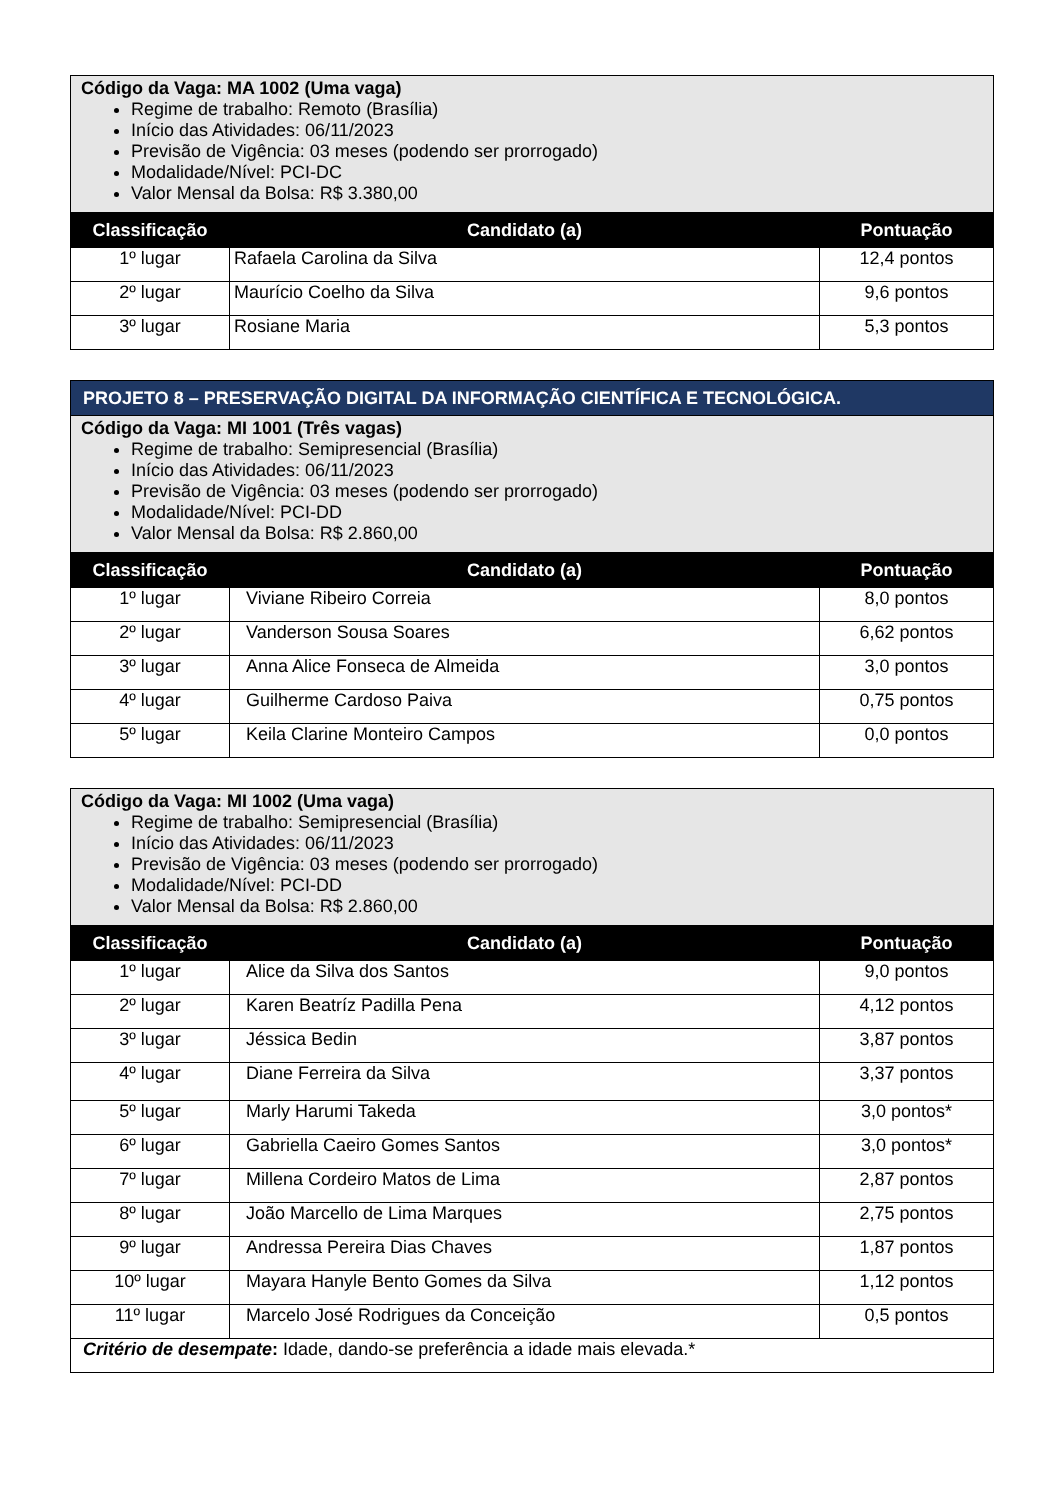| Código da Vaga: MA 1002 (Uma vaga) Regime de trabalho: Remoto (Brasília) Início das Atividades: 06/11/2023 Previsão de Vigência: 03 meses (podendo ser prorrogado) Modalidade/Nível: PCI-DC Valor Mensal da Bolsa: R$ 3.380,00 | | |
| Classificação | Candidato (a) | Pontuação |
| 1º lugar | Rafaela Carolina da Silva | 12,4 pontos |
| 2º lugar | Maurício Coelho da Silva | 9,6 pontos |
| 3º lugar | Rosiane Maria | 5,3 pontos |
| PROJETO 8 – PRESERVAÇÃO DIGITAL DA INFORMAÇÃO CIENTÍFICA E TECNOLÓGICA. | | |
| Código da Vaga: MI 1001 (Três vagas) Regime de trabalho: Semipresencial (Brasília) Início das Atividades: 06/11/2023 Previsão de Vigência: 03 meses (podendo ser prorrogado) Modalidade/Nível: PCI-DD Valor Mensal da Bolsa: R$ 2.860,00 | | |
| Classificação | Candidato (a) | Pontuação |
| 1º lugar | Viviane Ribeiro Correia | 8,0 pontos |
| 2º lugar | Vanderson Sousa Soares | 6,62 pontos |
| 3º lugar | Anna Alice Fonseca de Almeida | 3,0 pontos |
| 4º lugar | Guilherme Cardoso Paiva | 0,75 pontos |
| 5º lugar | Keila Clarine Monteiro Campos | 0,0 pontos |
| Código da Vaga: MI 1002 (Uma vaga) Regime de trabalho: Semipresencial (Brasília) Início das Atividades: 06/11/2023 Previsão de Vigência: 03 meses (podendo ser prorrogado) Modalidade/Nível: PCI-DD Valor Mensal da Bolsa: R$ 2.860,00 | | |
| Classificação | Candidato (a) | Pontuação |
| 1º lugar | Alice da Silva dos Santos | 9,0 pontos |
| 2º lugar | Karen Beatríz Padilla Pena | 4,12 pontos |
| 3º lugar | Jéssica Bedin | 3,87 pontos |
| 4º lugar | Diane Ferreira da Silva | 3,37 pontos |
| 5º lugar | Marly Harumi Takeda | 3,0 pontos* |
| 6º lugar | Gabriella Caeiro Gomes Santos | 3,0 pontos* |
| 7º lugar | Millena Cordeiro Matos de Lima | 2,87 pontos |
| 8º lugar | João Marcello de Lima Marques | 2,75 pontos |
| 9º lugar | Andressa Pereira Dias Chaves | 1,87 pontos |
| 10º lugar | Mayara Hanyle Bento Gomes da Silva | 1,12 pontos |
| 11º lugar | Marcelo José Rodrigues da Conceição | 0,5 pontos |
| Critério de desempate : Idade, dando-se preferência a idade mais elevada.* | | |